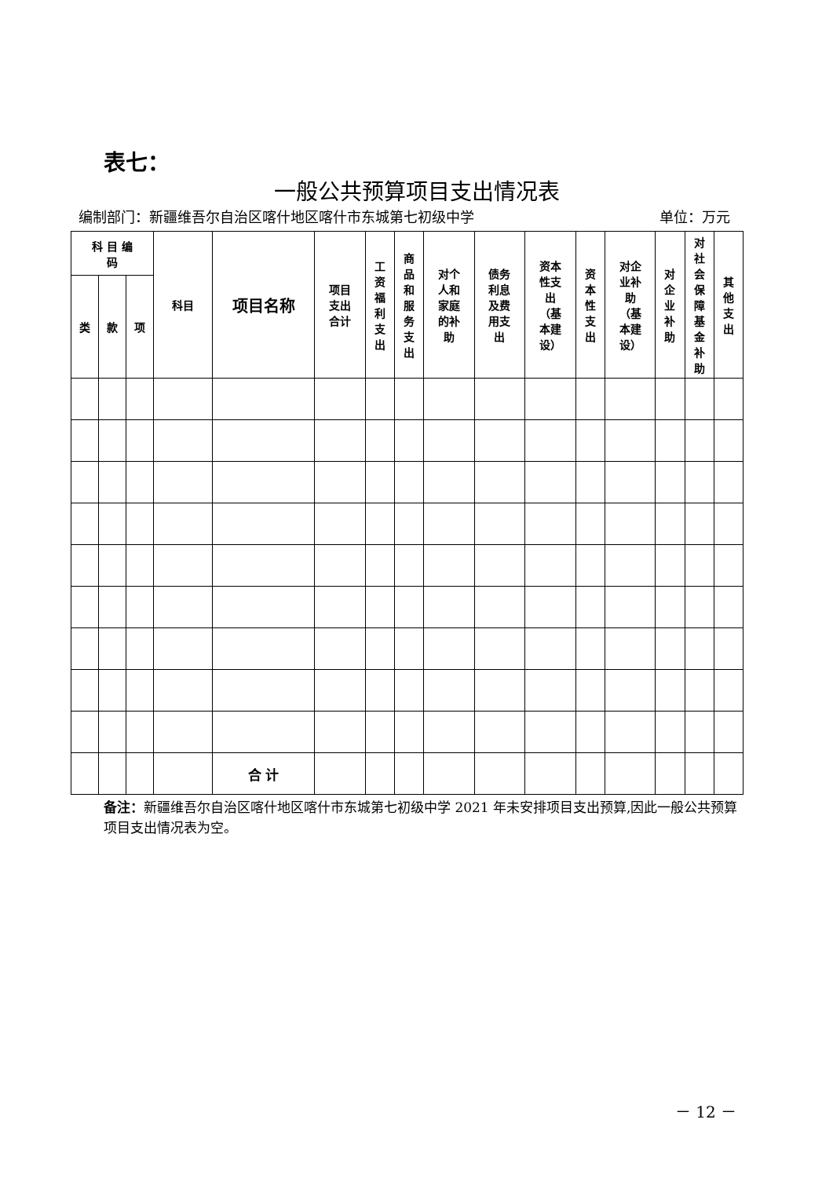表七：
一般公共预算项目支出情况表
编制部门：新疆维吾尔自治区喀什地区喀什市东城第七初级中学 单位：万元
| 科 目 编 码 | | | 科目 | 项目名称 | 项目 支出 合计 | 工 资 福 利 支 出 | 商 品 和 服 务 支 出 | 对个 人和 家庭 的补 助 | 债务 利息 及费 用支 出 | 资本 性支 出 （基 本建 设） | 资 本 性 支 出 | 对企 业补 助 （基 本建 设） | 对 企 业 补 助 | 对 社 会 保 障 基 金 补 助 | 其 他 支 出 |
| --- | --- | --- | --- | --- | --- | --- | --- | --- | --- | --- | --- | --- | --- | --- | --- |
| 类 | 款 | 项 | | | | | | | | | | | | | |
| | | | | 合 计 | | | | | | | | | | | |
备注：新疆维吾尔自治区喀什地区喀什市东城第七初级中学 2021 年未安排项目支出预算,因此一般公共预算项目支出情况表为空。
－ 12 －